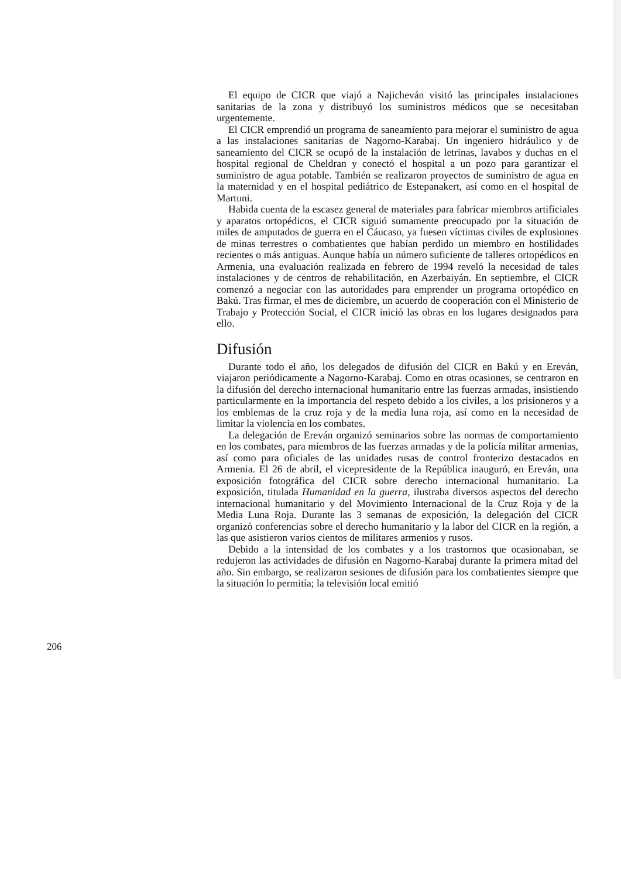El equipo de CICR que viajó a Najicheván visitó las principales instalaciones sanitarias de la zona y distribuyó los suministros médicos que se necesitaban urgentemente.
El CICR emprendió un programa de saneamiento para mejorar el suministro de agua a las instalaciones sanitarias de Nagorno-Karabaj. Un ingeniero hidráulico y de saneamiento del CICR se ocupó de la instalación de letrinas, lavabos y duchas en el hospital regional de Cheldran y conectó el hospital a un pozo para garantizar el suministro de agua potable. También se realizaron proyectos de suministro de agua en la maternidad y en el hospital pediátrico de Estepanakert, así como en el hospital de Martuni.
Habida cuenta de la escasez general de materiales para fabricar miembros artificiales y aparatos ortopédicos, el CICR siguió sumamente preocupado por la situación de miles de amputados de guerra en el Cáucaso, ya fuesen víctimas civiles de explosiones de minas terrestres o combatientes que habían perdido un miembro en hostilidades recientes o más antiguas. Aunque había un número suficiente de talleres ortopédicos en Armenia, una evaluación realizada en febrero de 1994 reveló la necesidad de tales instalaciones y de centros de rehabilitación, en Azerbaiyán. En septiembre, el CICR comenzó a negociar con las autoridades para emprender un programa ortopédico en Bakú. Tras firmar, el mes de diciembre, un acuerdo de cooperación con el Ministerio de Trabajo y Protección Social, el CICR inició las obras en los lugares designados para ello.
Difusión
Durante todo el año, los delegados de difusión del CICR en Bakú y en Ereván, viajaron periódicamente a Nagorno-Karabaj. Como en otras ocasiones, se centraron en la difusión del derecho internacional humanitario entre las fuerzas armadas, insistiendo particularmente en la importancia del respeto debido a los civiles, a los prisioneros y a los emblemas de la cruz roja y de la media luna roja, así como en la necesidad de limitar la violencia en los combates.
La delegación de Ereván organizó seminarios sobre las normas de comportamiento en los combates, para miembros de las fuerzas armadas y de la policía militar armenias, así como para oficiales de las unidades rusas de control fronterizo destacados en Armenia. El 26 de abril, el vicepresidente de la República inauguró, en Ereván, una exposición fotográfica del CICR sobre derecho internacional humanitario. La exposición, titulada Humanidad en la guerra, ilustraba diversos aspectos del derecho internacional humanitario y del Movimiento Internacional de la Cruz Roja y de la Media Luna Roja. Durante las 3 semanas de exposición, la delegación del CICR organizó conferencias sobre el derecho humanitario y la labor del CICR en la región, a las que asistieron varios cientos de militares armenios y rusos.
Debido a la intensidad de los combates y a los trastornos que ocasionaban, se redujeron las actividades de difusión en Nagorno-Karabaj durante la primera mitad del año. Sin embargo, se realizaron sesiones de difusión para los combatientes siempre que la situación lo permitía; la televisión local emitió
206